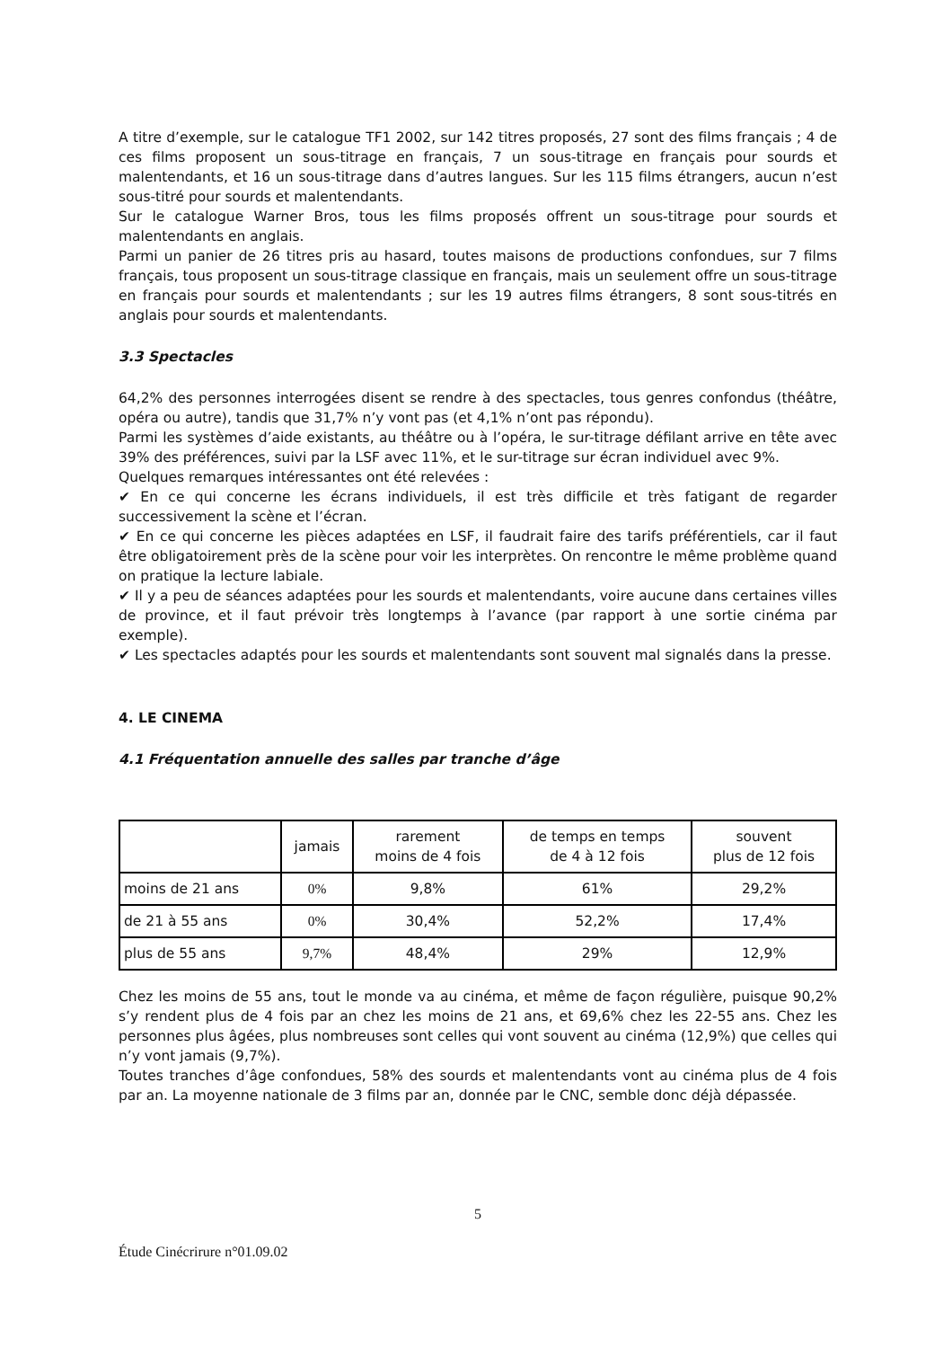A titre d’exemple, sur le catalogue TF1 2002, sur 142 titres proposés, 27 sont des films français ; 4 de ces films proposent un sous-titrage en français, 7 un sous-titrage en français pour sourds et malentendants, et 16 un sous-titrage dans d’autres langues. Sur les 115 films étrangers, aucun n’est sous-titré pour sourds et malentendants.
Sur le catalogue Warner Bros, tous les films proposés offrent un sous-titrage pour sourds et malentendants en anglais.
Parmi un panier de 26 titres pris au hasard, toutes maisons de productions confondues, sur 7 films français, tous proposent un sous-titrage classique en français, mais un seulement offre un sous-titrage en français pour sourds et malentendants ; sur les 19 autres films étrangers, 8 sont sous-titrés en anglais pour sourds et malentendants.
3.3 Spectacles
64,2% des personnes interrogées disent se rendre à des spectacles, tous genres confondus (théâtre, opéra ou autre), tandis que 31,7% n’y vont pas (et 4,1% n’ont pas répondu).
Parmi les systèmes d’aide existants, au théâtre ou à l’opéra, le sur-titrage défilant arrive en tête avec 39% des préférences, suivi par la LSF avec 11%, et le sur-titrage sur écran individuel avec 9%.
Quelques remarques intéressantes ont été relevées :
✔ En ce qui concerne les écrans individuels, il est très difficile et très fatigant de regarder successivement la scène et l’écran.
✔ En ce qui concerne les pièces adaptées en LSF, il faudrait faire des tarifs préférentiels, car il faut être obligatoirement près de la scène pour voir les interprètes. On rencontre le même problème quand on pratique la lecture labiale.
✔ Il y a peu de séances adaptées pour les sourds et malentendants, voire aucune dans certaines villes de province, et il faut prévoir très longtemps à l’avance (par rapport à une sortie cinéma par exemple).
✔ Les spectacles adaptés pour les sourds et malentendants sont souvent mal signalés dans la presse.
4. LE CINEMA
4.1 Fréquentation annuelle des salles par tranche d’âge
| | jamais | rarement moins de 4 fois | de temps en temps de 4 à 12 fois | souvent plus de 12 fois |
| --- | --- | --- | --- | --- |
| moins de 21 ans | 0% | 9,8% | 61% | 29,2% |
| de 21 à 55 ans | 0% | 30,4% | 52,2% | 17,4% |
| plus de 55 ans | 9,7% | 48,4% | 29% | 12,9% |
Chez les moins de 55 ans, tout le monde va au cinéma, et même de façon régulière, puisque 90,2% s’y rendent plus de 4 fois par an chez les moins de 21 ans, et 69,6% chez les 22-55 ans. Chez les personnes plus âgées, plus nombreuses sont celles qui vont souvent au cinéma (12,9%) que celles qui n’y vont jamais (9,7%).
Toutes tranches d’âge confondues, 58% des sourds et malentendants vont au cinéma plus de 4 fois par an. La moyenne nationale de 3 films par an, donnée par le CNC, semble donc déjà dépassée.
5
Étude Cinécrirure n°01.09.02